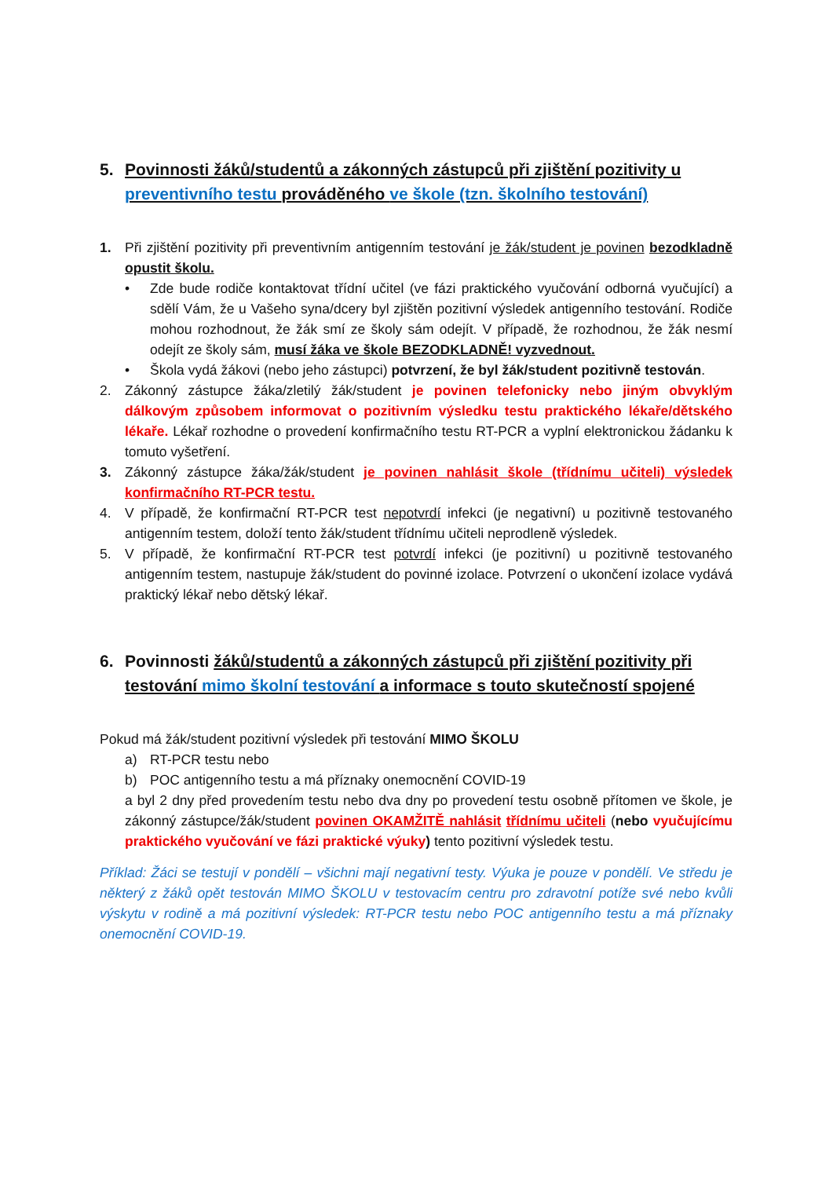5. Povinnosti žáků/studentů a zákonných zástupců při zjištění pozitivity u preventivního testu prováděného ve škole (tzn. školního testování)
1. Při zjištění pozitivity při preventivním antigenním testování je žák/student je povinen bezodkladně opustit školu.
• Zde bude rodiče kontaktovat třídní učitel (ve fázi praktického vyučování odborná vyučující) a sdělí Vám, že u Vašeho syna/dcery byl zjištěn pozitivní výsledek antigenního testování. Rodiče mohou rozhodnout, že žák smí ze školy sám odejít. V případě, že rozhodnou, že žák nesmí odejít ze školy sám, musí žáka ve škole BEZODKLADNĚ! vyzvednout.
• Škola vydá žákovi (nebo jeho zástupci) potvrzení, že byl žák/student pozitivně testován.
2. Zákonný zástupce žáka/zletilý žák/student je povinen telefonicky nebo jiným obvyklým dálkovým způsobem informovat o pozitivním výsledku testu praktického lékaře/dětského lékaře. Lékař rozhodne o provedení konfirmačního testu RT-PCR a vyplní elektronickou žádanku k tomuto vyšetření.
3. Zákonný zástupce žáka/žák/student je povinen nahlásit škole (třídnímu učiteli) výsledek konfirmačního RT-PCR testu.
4. V případě, že konfirmační RT-PCR test nepotvrdí infekci (je negativní) u pozitivně testovaného antigenním testem, doloží tento žák/student třídnímu učiteli neprodleně výsledek.
5. V případě, že konfirmační RT-PCR test potvrdí infekci (je pozitivní) u pozitivně testovaného antigenním testem, nastupuje žák/student do povinné izolace. Potvrzení o ukončení izolace vydává praktický lékař nebo dětský lékař.
6. Povinnosti žáků/studentů a zákonných zástupců při zjištění pozitivity při testování mimo školní testování a informace s touto skutečností spojené
Pokud má žák/student pozitivní výsledek při testování MIMO ŠKOLU
a) RT-PCR testu nebo
b) POC antigenního testu a má příznaky onemocnění COVID-19
a byl 2 dny před provedením testu nebo dva dny po provedení testu osobně přítomen ve škole, je zákonný zástupce/žák/student povinen OKAMŽITĚ nahlásit třídnímu učiteli (nebo vyučujícímu praktického vyučování ve fázi praktické výuky) tento pozitivní výsledek testu.
Příklad: Žáci se testují v pondělí – všichni mají negativní testy. Výuka je pouze v pondělí. Ve středu je některý z žáků opět testován MIMO ŠKOLU v testovacím centru pro zdravotní potíže své nebo kvůli výskytu v rodině a má pozitivní výsledek: RT-PCR testu nebo POC antigenního testu a má příznaky onemocnění COVID-19.